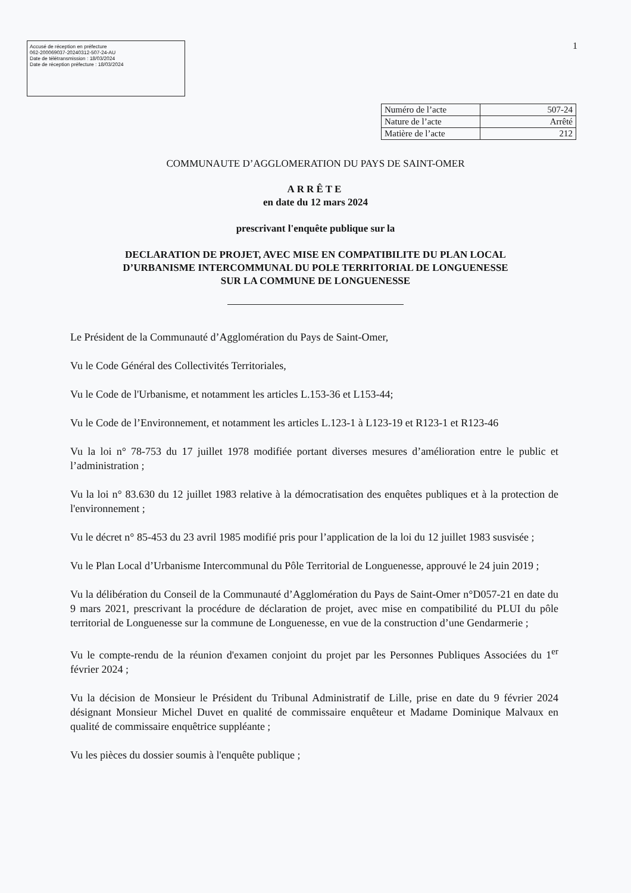Accusé de réception en préfecture
062-200069037-20240312-507-24-AU
Date de télétransmission : 18/03/2024
Date de réception préfecture : 18/03/2024
1
| Numéro de l’acte | 507-24 |
| Nature de l’acte | Arrêté |
| Matière de l’acte | 212 |
COMMUNAUTE D’AGGLOMERATION DU PAYS DE SAINT-OMER
ARRÊTE
en date du 12 mars 2024
prescrivant l'enquête publique sur la
DECLARATION DE PROJET, AVEC MISE EN COMPATIBILITE DU PLAN LOCAL
D’URBANISME INTERCOMMUNAL DU POLE TERRITORIAL DE LONGUENESSE
SUR LA COMMUNE DE LONGUENESSE
Le Président de la Communauté d’Agglomération du Pays de Saint-Omer,
Vu le Code Général des Collectivités Territoriales,
Vu le Code de l'Urbanisme, et notamment les articles L.153-36 et L153-44;
Vu le Code de l’Environnement, et notamment les articles L.123-1 à L123-19 et R123-1 et R123-46
Vu la loi n° 78-753 du 17 juillet 1978 modifiée portant diverses mesures d’amélioration entre le public et l’administration ;
Vu la loi n° 83.630 du 12 juillet 1983 relative à la démocratisation des enquêtes publiques et à la protection de l'environnement ;
Vu le décret n° 85-453 du 23 avril 1985 modifié pris pour l’application de la loi du 12 juillet 1983 susvisée ;
Vu le Plan Local d’Urbanisme Intercommunal du Pôle Territorial de Longuenesse, approuvé le 24 juin 2019 ;
Vu la délibération du Conseil de la Communauté d’Agglomération du Pays de Saint-Omer n°D057-21 en date du 9 mars 2021, prescrivant la procédure de déclaration de projet, avec mise en compatibilité du PLUI du pôle territorial de Longuenesse sur la commune de Longuenesse, en vue de la construction d’une Gendarmerie ;
Vu le compte-rendu de la réunion d'examen conjoint du projet par les Personnes Publiques Associées du 1<sup>er</sup> février 2024 ;
Vu la décision de Monsieur le Président du Tribunal Administratif de Lille, prise en date du 9 février 2024 désignant Monsieur Michel Duvet en qualité de commissaire enquêteur et Madame Dominique Malvaux en qualité de commissaire enquêtrice suppléante ;
Vu les pièces du dossier soumis à l'enquête publique ;